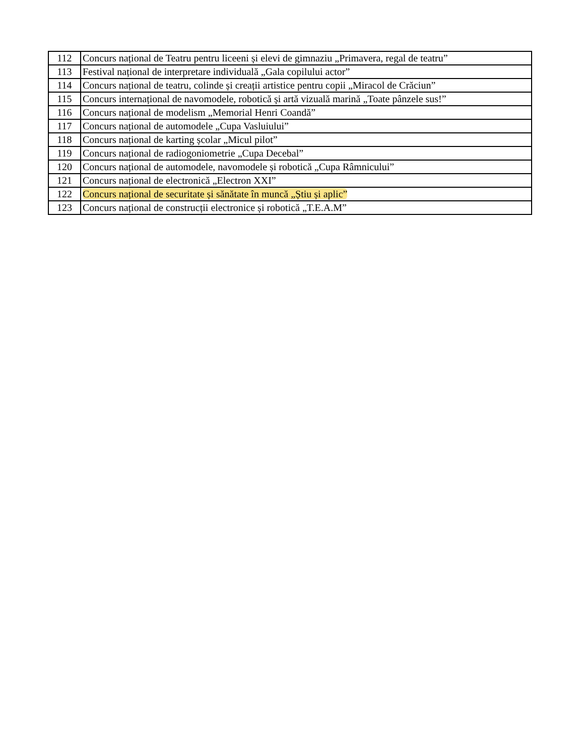| 112 | Concurs național de Teatru pentru liceeni și elevi de gimnaziu „Primavera, regal de teatru” |
| 113 | Festival național de interpretare individuală „Gala copilului actor” |
| 114 | Concurs național de teatru, colinde și creații artistice pentru copii „Miracol de Crăciun” |
| 115 | Concurs internațional de navomodele, robotică și artă vizuală marină „Toate pânzele sus!” |
| 116 | Concurs național de modelism „Memorial Henri Coandă” |
| 117 | Concurs național de automodele „Cupa Vasluiului” |
| 118 | Concurs național de karting școlar „Micul pilot” |
| 119 | Concurs național de radiogoniometrie „Cupa Decebal” |
| 120 | Concurs național de automodele, navomodele și robotică „Cupa Râmnicului” |
| 121 | Concurs național de electronică „Electron XXI” |
| 122 | Concurs național de securitate și sănătate în muncă „Știu și aplic” |
| 123 | Concurs național de construcții electronice și robotică „T.E.A.M” |